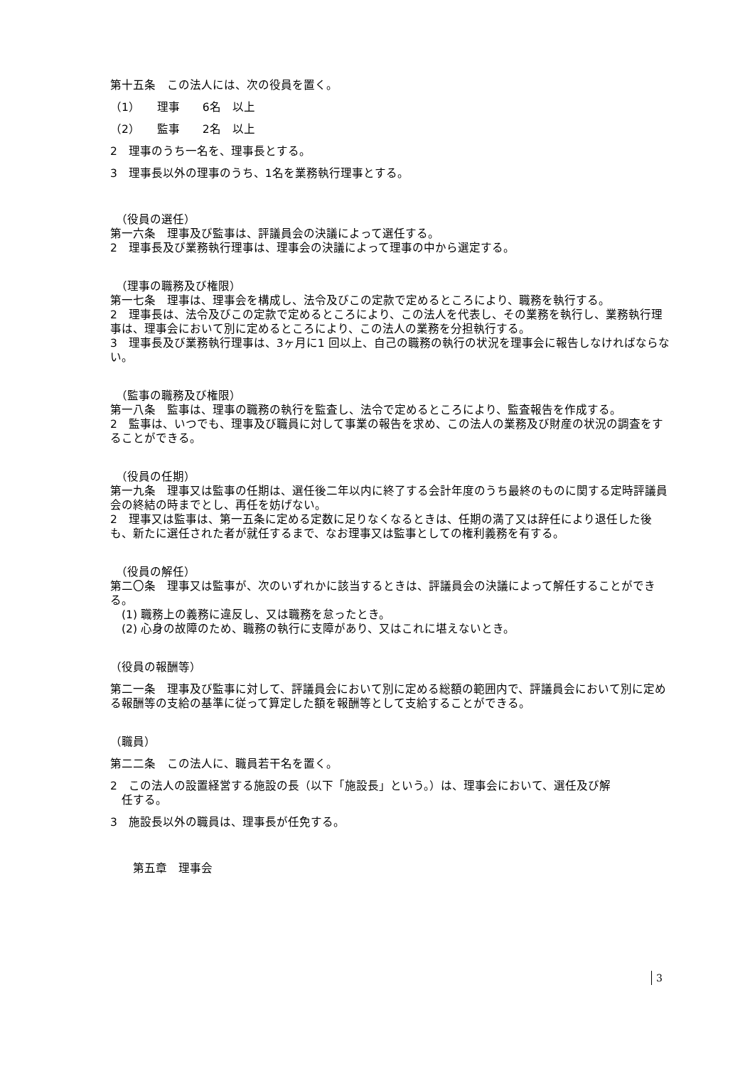第十五条　この法人には、次の役員を置く。
（1）　　理事　　6名　以上
（2）　　監事　　2名　以上
2　理事のうち一名を、理事長とする。
3　理事長以外の理事のうち、1名を業務執行理事とする。
　（役員の選任）
第一六条　理事及び監事は、評議員会の決議によって選任する。
2　理事長及び業務執行理事は、理事会の決議によって理事の中から選定する。
　（理事の職務及び権限）
第一七条　理事は、理事会を構成し、法令及びこの定款で定めるところにより、職務を執行する。
2　理事長は、法令及びこの定款で定めるところにより、この法人を代表し、その業務を執行し、業務執行理事は、理事会において別に定めるところにより、この法人の業務を分担執行する。
3　理事長及び業務執行理事は、3ヶ月に1 回以上、自己の職務の執行の状況を理事会に報告しなければならない。
　（監事の職務及び権限）
第一八条　監事は、理事の職務の執行を監査し、法令で定めるところにより、監査報告を作成する。
2　監事は、いつでも、理事及び職員に対して事業の報告を求め、この法人の業務及び財産の状況の調査をすることができる。
　（役員の任期）
第一九条　理事又は監事の任期は、選任後二年以内に終了する会計年度のうち最終のものに関する定時評議員会の終結の時までとし、再任を妨げない。
2　理事又は監事は、第一五条に定める定数に足りなくなるときは、任期の満了又は辞任により退任した後も、新たに選任された者が就任するまで、なお理事又は監事としての権利義務を有する。
　（役員の解任）
第二〇条　理事又は監事が、次のいずれかに該当するときは、評議員会の決議によって解任することができる。
　(1) 職務上の義務に違反し、又は職務を怠ったとき。
　(2) 心身の故障のため、職務の執行に支障があり、又はこれに堪えないとき。
（役員の報酬等）
第二一条　理事及び監事に対して、評議員会において別に定める総額の範囲内で、評議員会において別に定める報酬等の支給の基準に従って算定した額を報酬等として支給することができる。
（職員）
第二二条　この法人に、職員若干名を置く。
2　この法人の設置経営する施設の長（以下「施設長」という。）は、理事会において、選任及び解
　任する。
3　施設長以外の職員は、理事長が任免する。
　　第五章　理事会
3